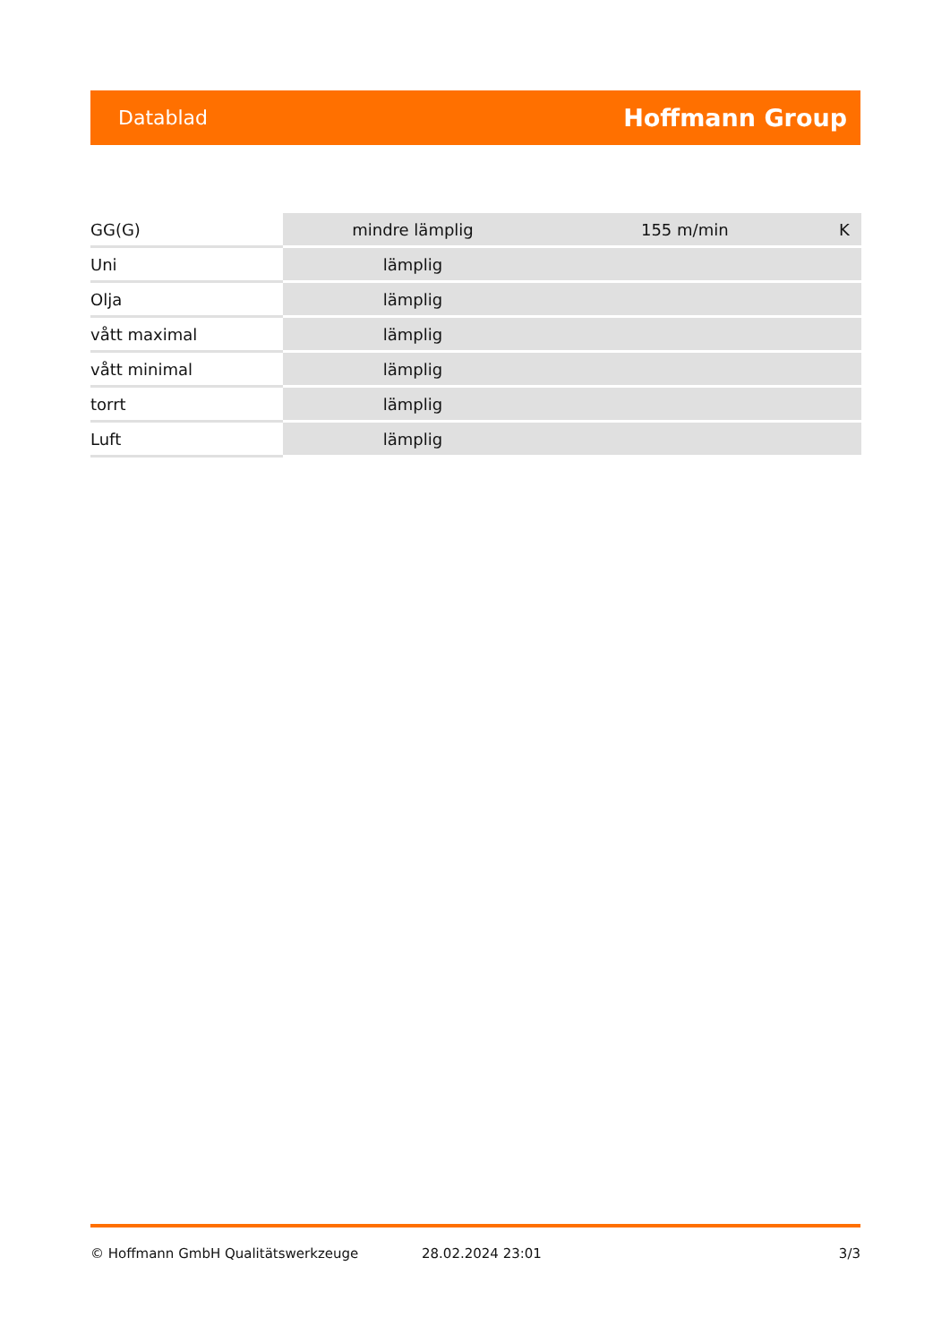Datablad Hoffmann Group
| GG(G) | mindre lämplig | 155 m/min | K |
| Uni | lämplig | | |
| Olja | lämplig | | |
| vått maximal | lämplig | | |
| vått minimal | lämplig | | |
| torrt | lämplig | | |
| Luft | lämplig | | |
© Hoffmann GmbH Qualitätswerkzeuge 28.02.2024 23:01 3/3